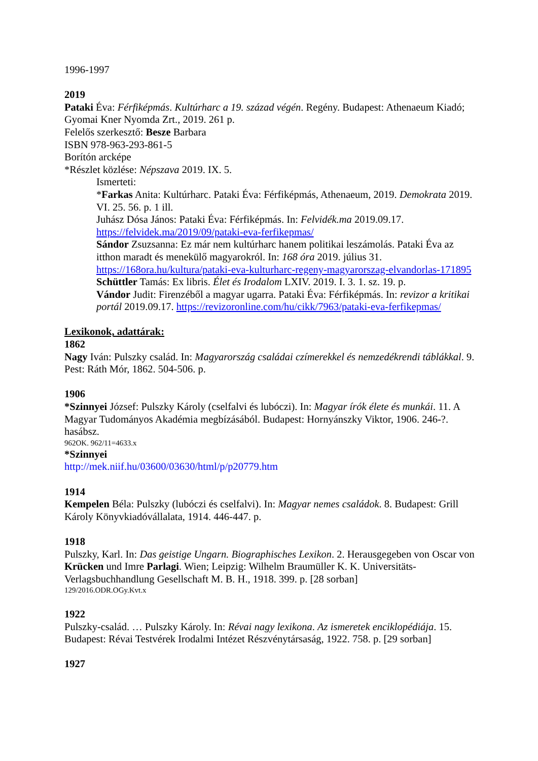1996-1997
2019
Pataki Éva: Férfiképmás. Kultúrharc a 19. század végén. Regény. Budapest: Athenaeum Kiadó; Gyomai Kner Nyomda Zrt., 2019. 261 p.
Felelős szerkesztő: Besze Barbara
ISBN 978-963-293-861-5
Borítón arcképe
*Részlet közlése: Népszava 2019. IX. 5.
Ismerteti:
*Farkas Anita: Kultúrharc. Pataki Éva: Férfiképmás, Athenaeum, 2019. Demokrata 2019. VI. 25. 56. p. 1 ill.
Juhász Dósa János: Pataki Éva: Férfiképmás. In: Felvidék.ma 2019.09.17. https://felvidek.ma/2019/09/pataki-eva-ferfikepmas/
Sándor Zsuzsanna: Ez már nem kultúrharc hanem politikai leszámolás. Pataki Éva az itthon maradt és menekülő magyarokról. In: 168 óra 2019. július 31. https://168ora.hu/kultura/pataki-eva-kulturharc-regeny-magyarorszag-elvandorlas-171895
Schüttler Tamás: Ex libris. Élet és Irodalom LXIV. 2019. I. 3. 1. sz. 19. p.
Vándor Judit: Firenzéből a magyar ugarra. Pataki Éva: Férfiképmás. In: revizor a kritikai portál 2019.09.17. https://revizoronline.com/hu/cikk/7963/pataki-eva-ferfikepmas/
Lexikonok, adattárak:
1862
Nagy Iván: Pulszky család. In: Magyarország családai czímerekkel és nemzedékrendi táblákkal. 9. Pest: Ráth Mór, 1862. 504-506. p.
1906
*Szinnyei József: Pulszky Károly (cselfalvi és lubóczi). In: Magyar írók élete és munkái. 11. A Magyar Tudományos Akadémia megbízásából. Budapest: Hornyánszky Viktor, 1906. 246-?. hasábsz.
962OK. 962/11=4633.x
*Szinnyei
http://mek.niif.hu/03600/03630/html/p/p20779.htm
1914
Kempelen Béla: Pulszky (lubóczi és cselfalvi). In: Magyar nemes családok. 8. Budapest: Grill Károly Könyvkiadóvállalata, 1914. 446-447. p.
1918
Pulszky, Karl. In: Das geistige Ungarn. Biographisches Lexikon. 2. Herausgegeben von Oscar von Krücken und Imre Parlagi. Wien; Leipzig: Wilhelm Braumüller K. K. Universitäts-Verlagsbuchhandlung Gesellschaft M. B. H., 1918. 399. p. [28 sorban]
129/2016.ODR.OGy.Kvt.x
1922
Pulszky-család. … Pulszky Károly. In: Révai nagy lexikona. Az ismeretek enciklopédiája. 15. Budapest: Révai Testvérek Irodalmi Intézet Részvénytársaság, 1922. 758. p. [29 sorban]
1927